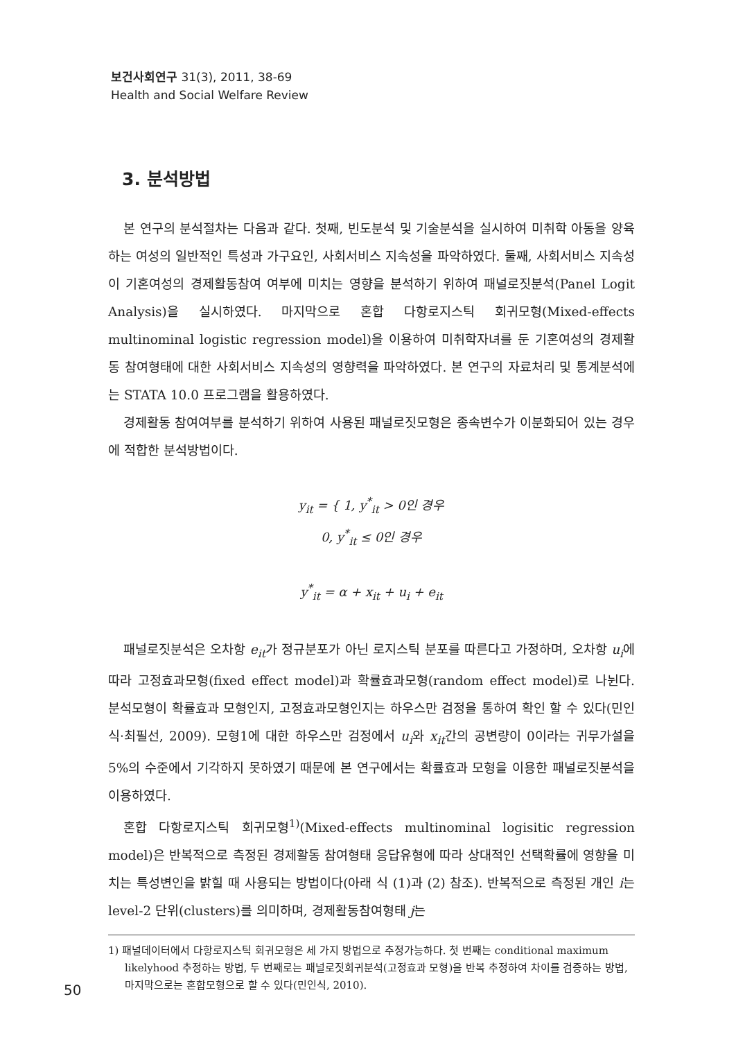보건사회연구 31(3), 2011, 38-69
Health and Social Welfare Review
3. 분석방법
본 연구의 분석절차는 다음과 같다. 첫째, 빈도분석 및 기술분석을 실시하여 미취학 아동을 양육하는 여성의 일반적인 특성과 가구요인, 사회서비스 지속성을 파악하였다. 둘째, 사회서비스 지속성이 기혼여성의 경제활동참여 여부에 미치는 영향을 분석하기 위하여 패널로짓분석(Panel Logit Analysis)을 실시하였다. 마지막으로 혼합 다항로지스틱 회귀모형(Mixed-effects multinominal logistic regression model)을 이용하여 미취학자녀를 둔 기혼여성의 경제활동 참여형태에 대한 사회서비스 지속성의 영향력을 파악하였다. 본 연구의 자료처리 및 통계분석에는 STATA 10.0 프로그램을 활용하였다.
경제활동 참여여부를 분석하기 위하여 사용된 패널로짓모형은 종속변수가 이분화되어 있는 경우에 적합한 분석방법이다.
y<sub>it</sub> = { 1, y<sup>*</sup><sub>it</sub> > 0인 경우
0, y<sup>*</sup><sub>it</sub> ≤ 0인 경우
y<sup>*</sup><sub>it</sub> = α + x<sub>it</sub> + u<sub>i</sub> + e<sub>it</sub>
패널로짓분석은 오차항 e<sub>it</sub>가 정규분포가 아닌 로지스틱 분포를 따른다고 가정하며, 오차항 u<sub>i</sub>에 따라 고정효과모형(fixed effect model)과 확률효과모형(random effect model)로 나뉜다. 분석모형이 확률효과 모형인지, 고정효과모형인지는 하우스만 검정을 통하여 확인 할 수 있다(민인식·최필선, 2009). 모형1에 대한 하우스만 검정에서 u<sub>i</sub>와 x<sub>it</sub>간의 공변량이 0이라는 귀무가설을 5%의 수준에서 기각하지 못하였기 때문에 본 연구에서는 확률효과 모형을 이용한 패널로짓분석을 이용하였다.
혼합 다항로지스틱 회귀모형<sup>1)</sup>(Mixed-effects multinominal logisitic regression model)은 반복적으로 측정된 경제활동 참여형태 응답유형에 따라 상대적인 선택확률에 영향을 미치는 특성변인을 밝힐 때 사용되는 방법이다(아래 식 (1)과 (2) 참조). 반복적으로 측정된 개인 i는 level-2 단위(clusters)를 의미하며, 경제활동참여형태 j는
1) 패널데이터에서 다항로지스틱 회귀모형은 세 가지 방법으로 추정가능하다. 첫 번째는 conditional maximum likelyhood 추정하는 방법, 두 번째로는 패널로짓회귀분석(고정효과 모형)을 반복 추정하여 차이를 검증하는 방법, 마지막으로는 혼합모형으로 할 수 있다(민인식, 2010).
50